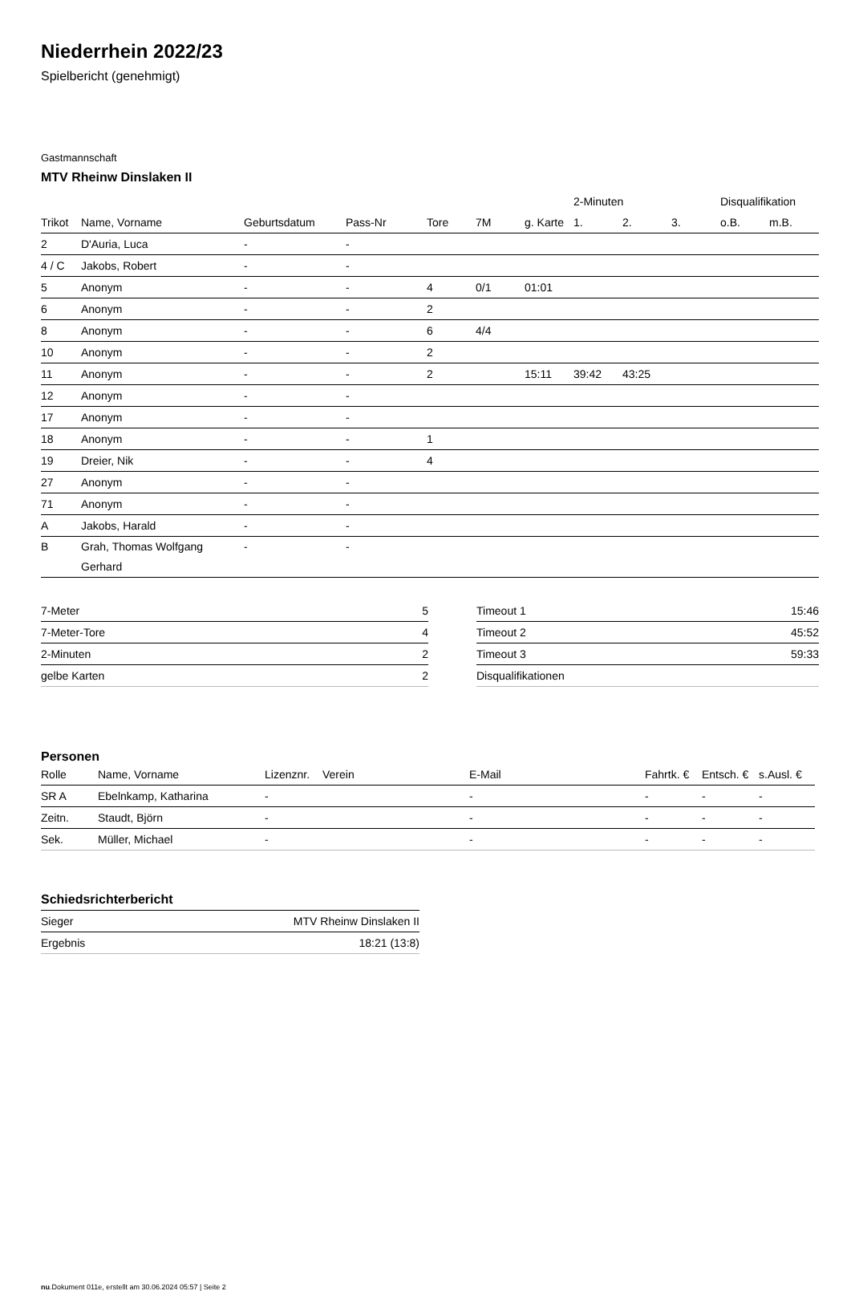Niederrhein 2022/23
Spielbericht (genehmigt)
Gastmannschaft
MTV Rheinw Dinslaken II
| | | | | | | | 2-Minuten | | | Disqualifikation | |
| --- | --- | --- | --- | --- | --- | --- | --- | --- | --- | --- | --- |
| Trikot | Name, Vorname | Geburtsdatum | Pass-Nr | Tore | 7M | g. Karte | 1. | 2. | 3. | o.B. | m.B. |
| 2 | D'Auria, Luca | - | - | | | | | | | | |
| 4 / C | Jakobs, Robert | - | - | | | | | | | | |
| 5 | Anonym | - | - | 4 | 0/1 | 01:01 | | | | | |
| 6 | Anonym | - | - | 2 | | | | | | | |
| 8 | Anonym | - | - | 6 | 4/4 | | | | | | |
| 10 | Anonym | - | - | 2 | | | | | | | |
| 11 | Anonym | - | - | 2 | | 15:11 | 39:42 | 43:25 | | | |
| 12 | Anonym | - | - | | | | | | | | |
| 17 | Anonym | - | - | | | | | | | | |
| 18 | Anonym | - | - | 1 | | | | | | | |
| 19 | Dreier, Nik | - | - | 4 | | | | | | | |
| 27 | Anonym | - | - | | | | | | | | |
| 71 | Anonym | - | - | | | | | | | | |
| A | Jakobs, Harald | - | - | | | | | | | | |
| B | Grah, Thomas Wolfgang Gerhard | - | - | | | | | | | | |
| 7-Meter | 5 |
| 7-Meter-Tore | 4 |
| 2-Minuten | 2 |
| gelbe Karten | 2 |
| Timeout 1 | 15:46 |
| Timeout 2 | 45:52 |
| Timeout 3 | 59:33 |
| Disqualifikationen | |
Personen
| Rolle | Name, Vorname | Lizenznr. | Verein | E-Mail | Fahrtk. € | Entsch. € | s.Ausl. € |
| --- | --- | --- | --- | --- | --- | --- | --- |
| SR A | Ebelnkamp, Katharina | - | | - | - | - | - |
| Zeitn. | Staudt, Björn | - | | - | - | - | - |
| Sek. | Müller, Michael | - | | - | - | - | - |
Schiedsrichterbericht
| Sieger | MTV Rheinw Dinslaken II |
| Ergebnis | 18:21 (13:8) |
nu.Dokument 011e, erstellt am 30.06.2024 05:57 | Seite 2